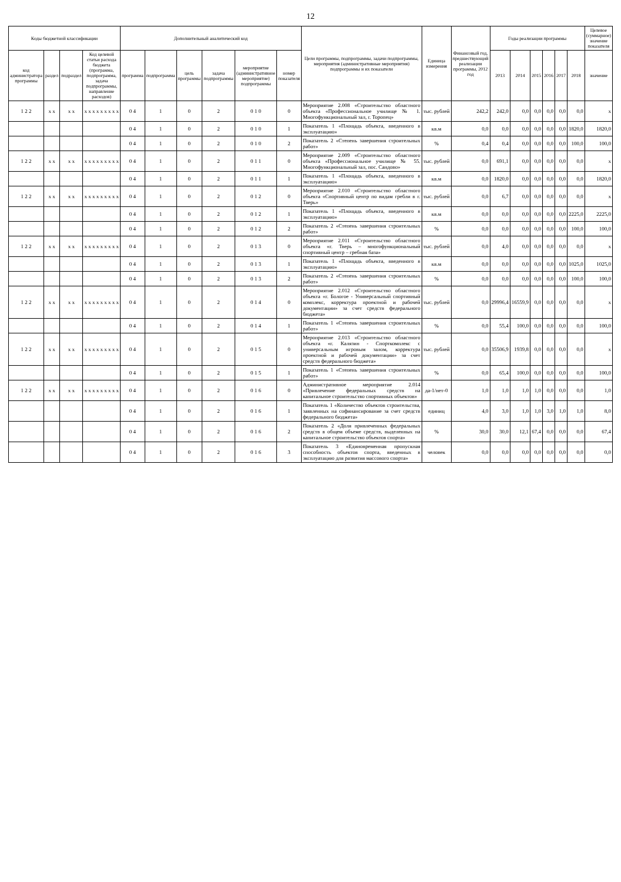12
| Коды бюджетной классификации | | | | Дополнительный аналитический код | | | | | | Цели программы, подпрограммы, задачи подпрограммы, мероприятия (административные мероприятия) подпрограммы и их показатели | Единица измерения | Финансовый год, предшествующий реализации программы, 2012 год | Годы реализации программы | | | | | | Целевое (суммарное) значение показателя |
| --- | --- | --- | --- | --- | --- | --- | --- | --- | --- | --- | --- | --- | --- | --- | --- | --- | --- | --- | --- |
| код администратора программы | раздел | подраздел | Код целевой статьи расхода бюджета (программа, подпрограмма, задача подпрограммы, направление расходов) | программа | подпрограмма | цель программы | задача подпрограммы | мероприятие (административное мероприятие) подпрограммы | номер показателя | | | | 2013 | 2014 | 2015 | 2016 | 2017 | 2018 | значение |
| 1 2 2 | x x | x x | x x x x x x x x x | 0 4 | 1 | 0 | 2 | 0 1 0 | 0 | Мероприятие 2.008 «Строительство областного объекта «Профессиональное училище № 1. Многофункциональный зал, г. Торопец» | тыс. рублей | 242,2 | 242,0 | 0,0 | 0,0 | 0,0 | 0,0 | 0,0 | x |
| | | | | 0 4 | 1 | 0 | 2 | 0 1 0 | 1 | Показатель 1 «Площадь объекта, введенного в эксплуатацию» | кв.м | 0,0 | 0,0 | 0,0 | 0,0 | 0,0 | 0,0 | 1820,0 | 1820,0 |
| | | | | 0 4 | 1 | 0 | 2 | 0 1 0 | 2 | Показатель 2 «Степень завершения строительных работ» | % | 0,4 | 0,4 | 0,0 | 0,0 | 0,0 | 0,0 | 100,0 | 100,0 |
| 1 2 2 | x x | x x | x x x x x x x x x | 0 4 | 1 | 0 | 2 | 0 1 1 | 0 | Мероприятие 2.009 «Строительство областного объекта «Профессиональное училище № 55. Многофункциональный зал, пос. Сандово» | тыс. рублей | 0,0 | 691,1 | 0,0 | 0,0 | 0,0 | 0,0 | 0,0 | x |
| | | | | 0 4 | 1 | 0 | 2 | 0 1 1 | 1 | Показатель 1 «Площадь объекта, введенного в эксплуатацию» | кв.м | 0,0 | 1820,0 | 0,0 | 0,0 | 0,0 | 0,0 | 0,0 | 1820,0 |
| 1 2 2 | x x | x x | x x x x x x x x x | 0 4 | 1 | 0 | 2 | 0 1 2 | 0 | Мероприятие 2.010 «Строительство областного объекта «Спортивный центр по видам гребли в г. Тверь» | тыс. рублей | 0,0 | 6,7 | 0,0 | 0,0 | 0,0 | 0,0 | 0,0 | x |
| | | | | 0 4 | 1 | 0 | 2 | 0 1 2 | 1 | Показатель 1 «Площадь объекта, введенного в эксплуатацию» | кв.м | 0,0 | 0,0 | 0,0 | 0,0 | 0,0 | 0,0 | 2225,0 | 2225,0 |
| | | | | 0 4 | 1 | 0 | 2 | 0 1 2 | 2 | Показатель 2 «Степень завершения строительных работ» | % | 0,0 | 0,0 | 0,0 | 0,0 | 0,0 | 0,0 | 100,0 | 100,0 |
| 1 2 2 | x x | x x | x x x x x x x x x | 0 4 | 1 | 0 | 2 | 0 1 3 | 0 | Мероприятие 2.011 «Строительство областного объекта «г. Тверь – многофункциональный спортивный центр – гребная база» | тыс. рублей | 0,0 | 4,0 | 0,0 | 0,0 | 0,0 | 0,0 | 0,0 | x |
| | | | | 0 4 | 1 | 0 | 2 | 0 1 3 | 1 | Показатель 1 «Площадь объекта, введенного в эксплуатацию» | кв.м | 0,0 | 0,0 | 0,0 | 0,0 | 0,0 | 0,0 | 1025,0 | 1025,0 |
| | | | | 0 4 | 1 | 0 | 2 | 0 1 3 | 2 | Показатель 2 «Степень завершения строительных работ» | % | 0,0 | 0,0 | 0,0 | 0,0 | 0,0 | 0,0 | 100,0 | 100,0 |
| 1 2 2 | x x | x x | x x x x x x x x x | 0 4 | 1 | 0 | 2 | 0 1 4 | 0 | Мероприятие 2.012 «Строительство областного объекта «г. Бологое - Универсальный спортивный комплекс, корректура проектной и рабочей документации» за счет средств федерального бюджета» | тыс. рублей | 0,0 | 29996,4 | 16559,9 | 0,0 | 0,0 | 0,0 | 0,0 | x |
| | | | | 0 4 | 1 | 0 | 2 | 0 1 4 | 1 | Показатель 1 «Степень завершения строительных работ» | % | 0,0 | 55,4 | 100,0 | 0,0 | 0,0 | 0,0 | 0,0 | 100,0 |
| 1 2 2 | x x | x x | x x x x x x x x x | 0 4 | 1 | 0 | 2 | 0 1 5 | 0 | Мероприятие 2.013 «Строительство областного объекта «г. Калязин - Спорткомплекс с универсальным игровым залом, корректура проектной и рабочей документации» за счет средств федерального бюджета» | тыс. рублей | 0,0 | 35506,9 | 1939,8 | 0,0 | 0,0 | 0,0 | 0,0 | x |
| | | | | 0 4 | 1 | 0 | 2 | 0 1 5 | 1 | Показатель 1 «Степень завершения строительных работ» | % | 0,0 | 65,4 | 100,0 | 0,0 | 0,0 | 0,0 | 0,0 | 100,0 |
| 1 2 2 | x x | x x | x x x x x x x x x | 0 4 | 1 | 0 | 2 | 0 1 6 | 0 | Административное мероприятие 2.014 «Привлечение федеральных средств на капитальное строительство спортивных объектов» | да-1/нет-0 | 1,0 | 1,0 | 1,0 | 1,0 | 0,0 | 0,0 | 0,0 | 1,0 |
| | | | | 0 4 | 1 | 0 | 2 | 0 1 6 | 1 | Показатель 1 «Количество объектов строительства, заявленных на софинансирование за счет средств федерального бюджета» | единиц | 4,0 | 3,0 | 1,0 | 1,0 | 3,0 | 1,0 | 1,0 | 8,0 |
| | | | | 0 4 | 1 | 0 | 2 | 0 1 6 | 2 | Показатель 2 «Доля привлеченных федеральных средств в общем объеме средств, выделенных на капитальное строительство объектов спорта» | % | 30,0 | 30,0 | 12,1 | 67,4 | 0,0 | 0,0 | 0,0 | 67,4 |
| | | | | 0 4 | 1 | 0 | 2 | 0 1 6 | 3 | Показатель 3 «Единовременная пропускная способность объектов спорта, введенных в эксплуатацию для развития массового спорта» | человек | 0,0 | 0,0 | 0,0 | 0,0 | 0,0 | 0,0 | 0,0 | 0,0 |